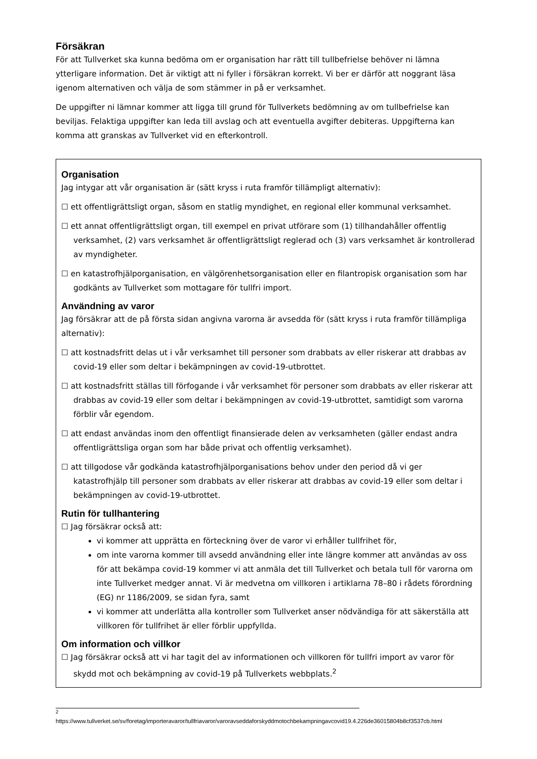Försäkran
För att Tullverket ska kunna bedöma om er organisation har rätt till tullbefrielse behöver ni lämna ytterligare information. Det är viktigt att ni fyller i försäkran korrekt. Vi ber er därför att noggrant läsa igenom alternativen och välja de som stämmer in på er verksamhet.
De uppgifter ni lämnar kommer att ligga till grund för Tullverkets bedömning av om tullbefrielse kan beviljas. Felaktiga uppgifter kan leda till avslag och att eventuella avgifter debiteras. Uppgifterna kan komma att granskas av Tullverket vid en efterkontroll.
Organisation
Jag intygar att vår organisation är (sätt kryss i ruta framför tillämpligt alternativ):
☐ ett offentligrättsligt organ, såsom en statlig myndighet, en regional eller kommunal verksamhet.
☐ ett annat offentligrättsligt organ, till exempel en privat utförare som (1) tillhandahåller offentlig verksamhet, (2) vars verksamhet är offentligrättsligt reglerad och (3) vars verksamhet är kontrollerad av myndigheter.
☐ en katastrofhjälporganisation, en välgörenhetsorganisation eller en filantropisk organisation som har godkänts av Tullverket som mottagare för tullfri import.
Användning av varor
Jag försäkrar att de på första sidan angivna varorna är avsedda för (sätt kryss i ruta framför tillämpliga alternativ):
☐ att kostnadsfritt delas ut i vår verksamhet till personer som drabbats av eller riskerar att drabbas av covid-19 eller som deltar i bekämpningen av covid-19-utbrottet.
☐ att kostnadsfritt ställas till förfogande i vår verksamhet för personer som drabbats av eller riskerar att drabbas av covid-19 eller som deltar i bekämpningen av covid-19-utbrottet, samtidigt som varorna förblir vår egendom.
☐ att endast användas inom den offentligt finansierade delen av verksamheten (gäller endast andra offentligrättsliga organ som har både privat och offentlig verksamhet).
☐ att tillgodose vår godkända katastrofhjälporganisations behov under den period då vi ger katastrofhjälp till personer som drabbats av eller riskerar att drabbas av covid-19 eller som deltar i bekämpningen av covid-19-utbrottet.
Rutin för tullhantering
☐ Jag försäkrar också att:
vi kommer att upprätta en förteckning över de varor vi erhåller tullfrihet för,
om inte varorna kommer till avsedd användning eller inte längre kommer att användas av oss för att bekämpa covid-19 kommer vi att anmäla det till Tullverket och betala tull för varorna om inte Tullverket medger annat. Vi är medvetna om villkoren i artiklarna 78–80 i rådets förordning (EG) nr 1186/2009, se sidan fyra, samt
vi kommer att underlätta alla kontroller som Tullverket anser nödvändiga för att säkerställa att villkoren för tullfrihet är eller förblir uppfyllda.
Om information och villkor
☐ Jag försäkrar också att vi har tagit del av informationen och villkoren för tullfri import av varor för skydd mot och bekämpning av covid-19 på Tullverkets webbplats.<sup>2</sup>
<sup>2</sup>
https://www.tullverket.se/sv/foretag/importeravaror/tullfriavaror/varoravseddaforskyddmotochbekampningavcovid19.4.226de36015804b8cf3537cb.html